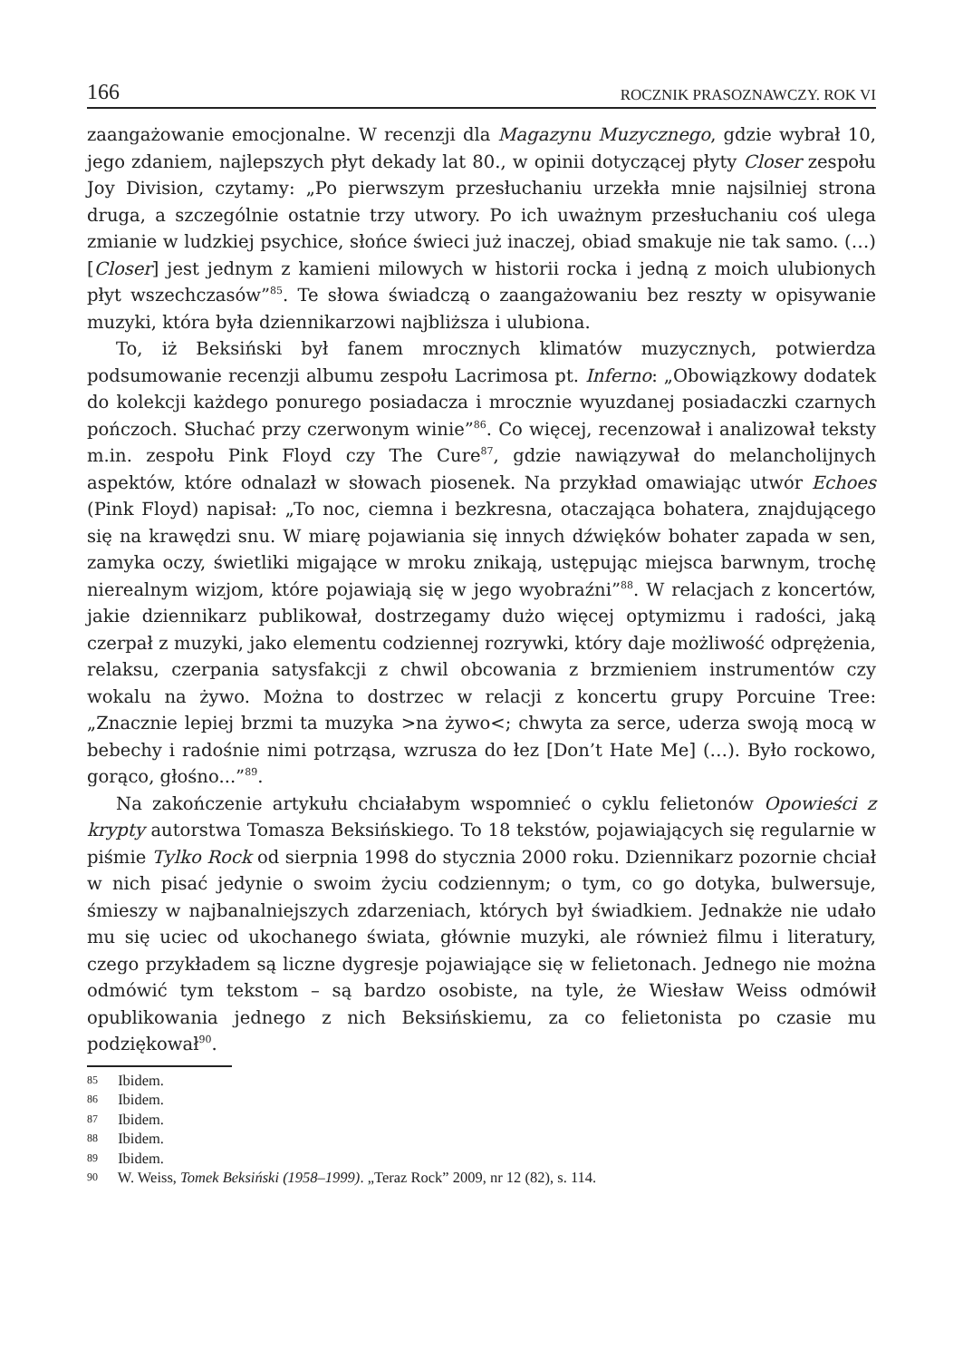166 ROCZNIK PRASOZNAWCZY. ROK VI
zaangażowanie emocjonalne. W recenzji dla Magazynu Muzycznego, gdzie wybrał 10, jego zdaniem, najlepszych płyt dekady lat 80., w opinii dotyczącej płyty Closer zespołu Joy Division, czytamy: „Po pierwszym przesłuchaniu urzekła mnie najsilniej strona druga, a szczególnie ostatnie trzy utwory. Po ich uważnym przesłuchaniu coś ulega zmianie w ludzkiej psychice, słońce świeci już inaczej, obiad smakuje nie tak samo. (…) [Closer] jest jednym z kamieni milowych w historii rocka i jedną z moich ulubionych płyt wszech­czasów”<sup>85</sup>. Te słowa świadczą o zaangażowaniu bez reszty w opisywanie mu­zyki, która była dziennikarzowi najbliższa i ulubiona.
To, iż Beksiński był fanem mrocznych klimatów muzycznych, potwierdza podsumowanie recenzji albumu zespołu Lacrimosa pt. Inferno: „Obowiązko­wy dodatek do kolekcji każdego ponurego posiadacza i mrocznie wyuzdanej posiadaczki czarnych pończoch. Słuchać przy czerwonym winie”<sup>86</sup>. Co wię­cej, recenzował i analizował teksty m.in. zespołu Pink Floyd czy The Cure<sup>87</sup>, gdzie nawiązywał do melancholijnych aspektów, które odnalazł w słowach piosenek. Na przykład omawiając utwór Echoes (Pink Floyd) napisał: „To noc, ciemna i bezkresna, otaczająca bohatera, znajdującego się na krawędzi snu. W miarę pojawiania się innych dźwięków bohater zapada w sen, zamyka oczy, świetliki migające w mroku znikają, ustępując miejsca barwnym, trochę nie­realnym wizjom, które pojawiają się w jego wyobraźni”<sup>88</sup>. W relacjach z kon­certów, jakie dziennikarz publikował, dostrzegamy dużo więcej optymizmu i radości, jaką czerpał z muzyki, jako elementu codziennej rozrywki, który daje możliwość odprężenia, relaksu, czerpania satysfakcji z chwil obcowania z brzmieniem instrumentów czy wokalu na żywo. Można to dostrzec w relacji z koncertu grupy Porcuine Tree: „Znacznie lepiej brzmi ta muzyka >na żywo<; chwyta za serce, uderza swoją mocą w bebechy i radośnie nimi potrząsa, wzrusza do łez [Don’t Hate Me] (…). Było rockowo, gorąco, głośno...”<sup>89</sup>.
Na zakończenie artykułu chciałabym wspomnieć o cyklu felietonów Opowieści z krypty autorstwa Tomasza Beksińskiego. To 18 tekstów, poja­wiających się regularnie w piśmie Tylko Rock od sierpnia 1998 do stycznia 2000 roku. Dziennikarz pozornie chciał w nich pisać jedynie o swoim życiu codziennym; o tym, co go dotyka, bulwersuje, śmieszy w najbanalniejszych zdarzeniach, których był świadkiem. Jednakże nie udało mu się uciec od ukochanego świata, głównie muzyki, ale również filmu i literatury, czego przykładem są liczne dygresje pojawiające się w felietonach. Jednego nie można odmówić tym tekstom – są bardzo osobiste, na tyle, że Wiesław We­iss odmówił opublikowania jednego z nich Beksińskiemu, za co felietonista po czasie mu podziękował<sup>90</sup>.
85 Ibidem.
86 Ibidem.
87 Ibidem.
88 Ibidem.
89 Ibidem.
90 W. Weiss, Tomek Beksiński (1958–1999). „Teraz Rock” 2009, nr 12 (82), s. 114.